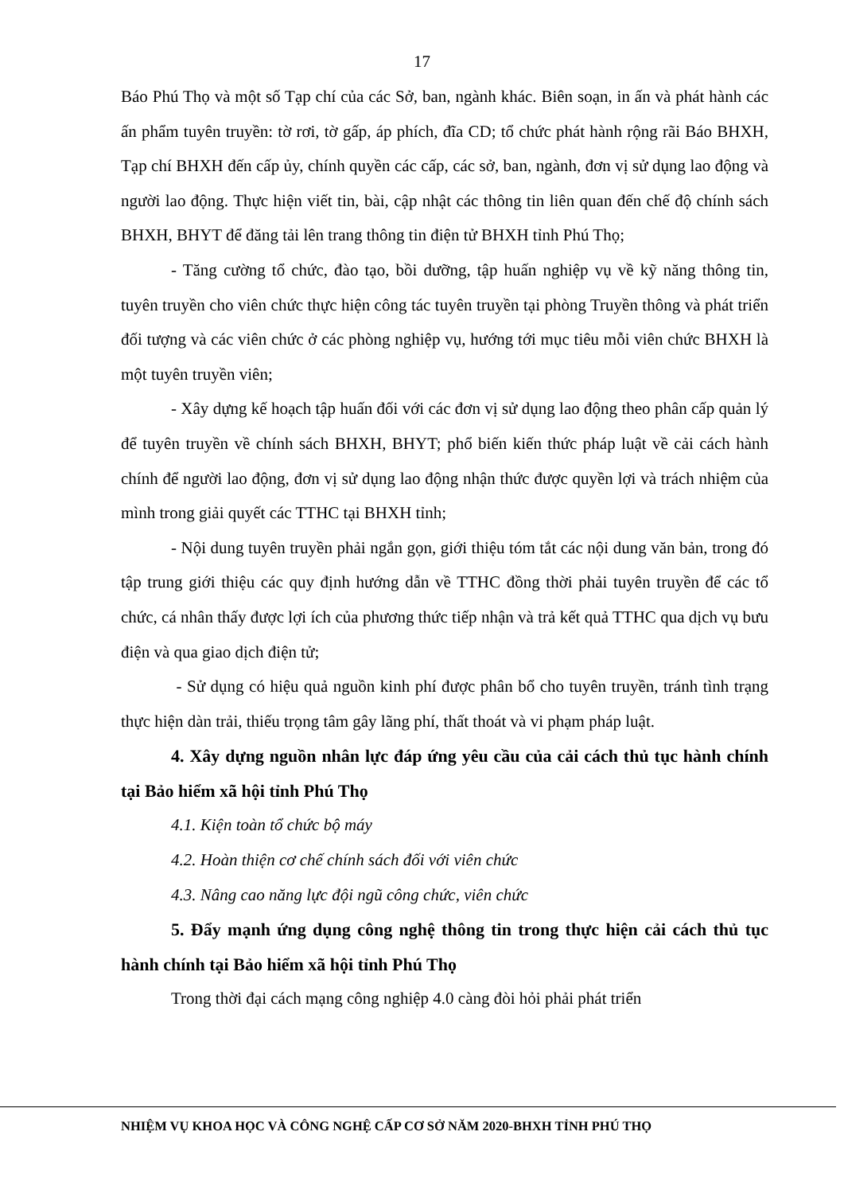17
Báo Phú Thọ và một số Tạp chí của các Sở, ban, ngành khác. Biên soạn, in ấn và phát hành các ấn phẩm tuyên truyền: tờ rơi, tờ gấp, áp phích, đĩa CD; tổ chức phát hành rộng rãi Báo BHXH, Tạp chí BHXH đến cấp ủy, chính quyền các cấp, các sở, ban, ngành, đơn vị sử dụng lao động và người lao động. Thực hiện viết tin, bài, cập nhật các thông tin liên quan đến chế độ chính sách BHXH, BHYT để đăng tải lên trang thông tin điện tử BHXH tỉnh Phú Thọ;
- Tăng cường tổ chức, đào tạo, bồi dưỡng, tập huấn nghiệp vụ về kỹ năng thông tin, tuyên truyền cho viên chức thực hiện công tác tuyên truyền tại phòng Truyền thông và phát triển đối tượng và các viên chức ở các phòng nghiệp vụ, hướng tới mục tiêu mỗi viên chức BHXH là một tuyên truyền viên;
- Xây dựng kế hoạch tập huấn đối với các đơn vị sử dụng lao động theo phân cấp quản lý để tuyên truyền về chính sách BHXH, BHYT; phổ biến kiến thức pháp luật về cải cách hành chính để người lao động, đơn vị sử dụng lao động nhận thức được quyền lợi và trách nhiệm của mình trong giải quyết các TTHC tại BHXH tỉnh;
- Nội dung tuyên truyền phải ngắn gọn, giới thiệu tóm tắt các nội dung văn bản, trong đó tập trung giới thiệu các quy định hướng dẫn về TTHC đồng thời phải tuyên truyền để các tổ chức, cá nhân thấy được lợi ích của phương thức tiếp nhận và trả kết quả TTHC qua dịch vụ bưu điện và qua giao dịch điện tử;
- Sử dụng có hiệu quả nguồn kinh phí được phân bổ cho tuyên truyền, tránh tình trạng thực hiện dàn trải, thiếu trọng tâm gây lãng phí, thất thoát và vi phạm pháp luật.
4. Xây dựng nguồn nhân lực đáp ứng yêu cầu của cải cách thủ tục hành chính tại Bảo hiểm xã hội tỉnh Phú Thọ
4.1. Kiện toàn tổ chức bộ máy
4.2. Hoàn thiện cơ chế chính sách đối với viên chức
4.3. Nâng cao năng lực đội ngũ công chức, viên chức
5. Đẩy mạnh ứng dụng công nghệ thông tin trong thực hiện cải cách thủ tục hành chính tại Bảo hiểm xã hội tỉnh Phú Thọ
Trong thời đại cách mạng công nghiệp 4.0 càng đòi hỏi phải phát triển
NHIỆM VỤ KHOA HỌC VÀ CÔNG NGHỆ CẤP CƠ SỞ NĂM 2020-BHXH TỈNH PHÚ THỌ